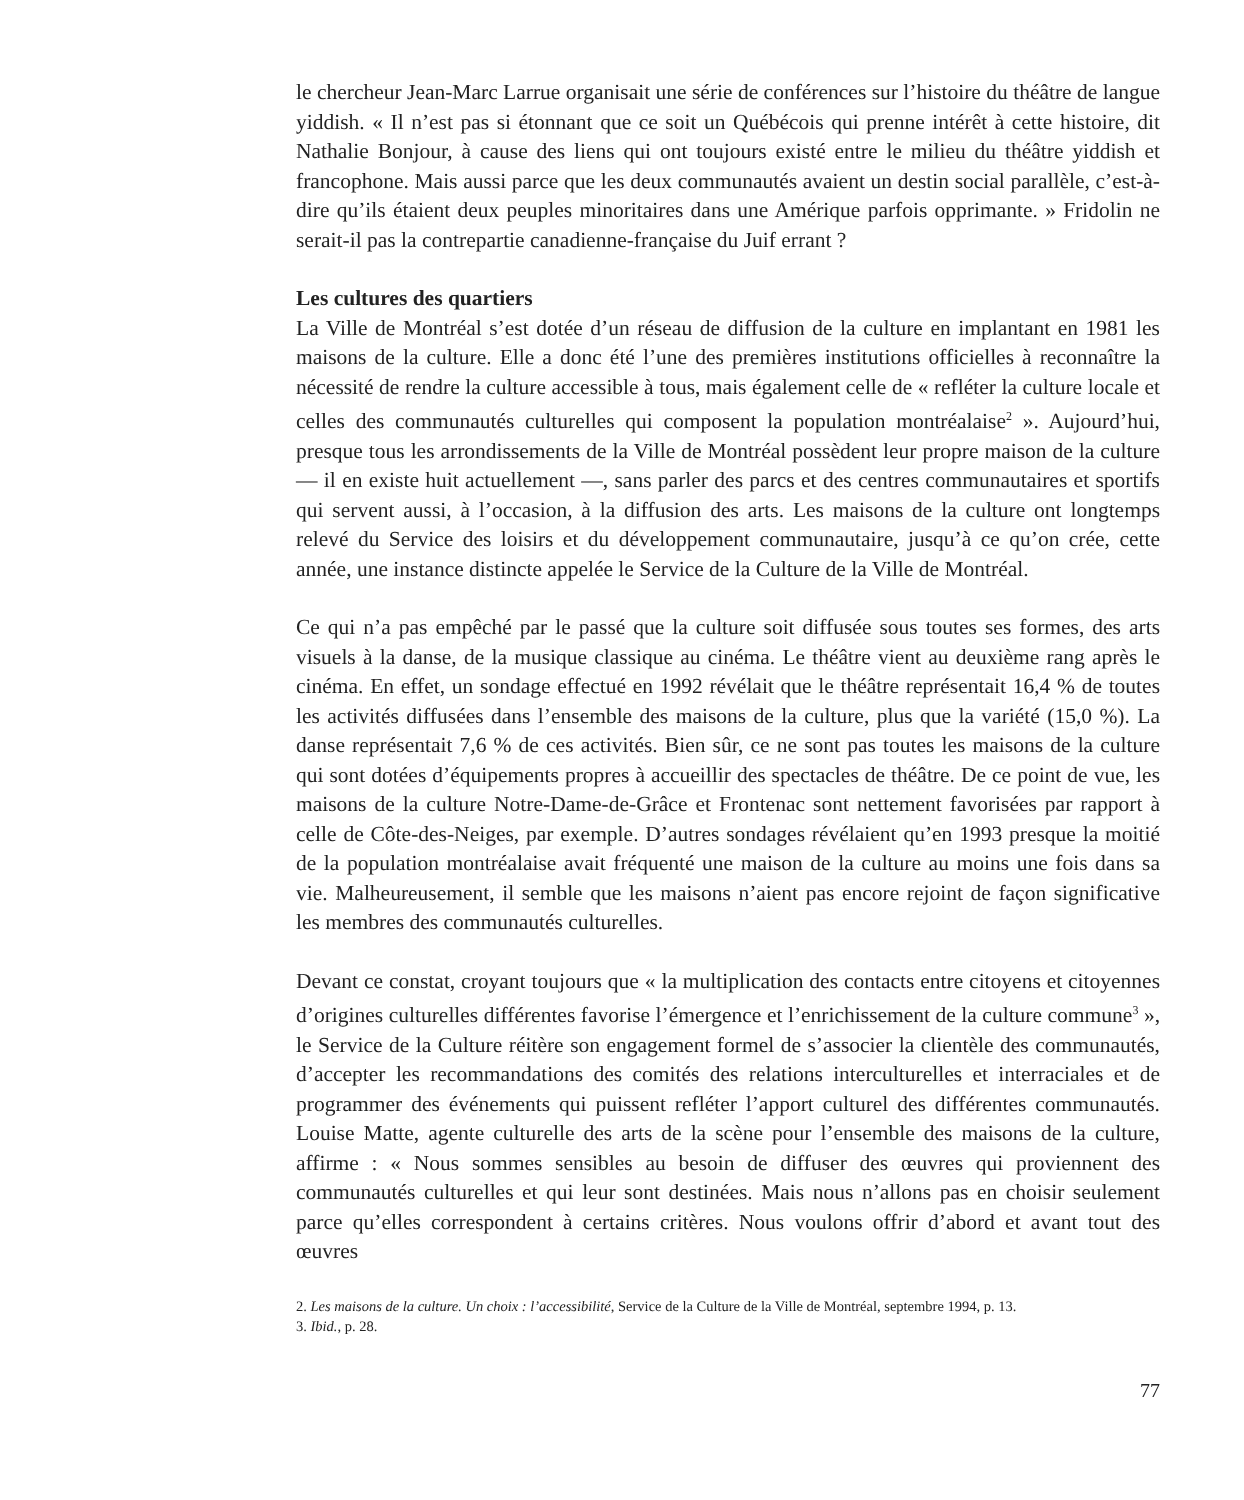le chercheur Jean-Marc Larrue organisait une série de conférences sur l’histoire du théâtre de langue yiddish. « Il n’est pas si étonnant que ce soit un Québécois qui prenne intérêt à cette histoire, dit Nathalie Bonjour, à cause des liens qui ont toujours existé entre le milieu du théâtre yiddish et francophone. Mais aussi parce que les deux communautés avaient un destin social parallèle, c’est-à-dire qu’ils étaient deux peuples minoritaires dans une Amérique parfois opprimante. » Fridolin ne serait-il pas la contrepartie canadienne-française du Juif errant ?
Les cultures des quartiers
La Ville de Montréal s’est dotée d’un réseau de diffusion de la culture en implantant en 1981 les maisons de la culture. Elle a donc été l’une des premières institutions officielles à reconnaître la nécessité de rendre la culture accessible à tous, mais également celle de « refléter la culture locale et celles des communautés culturelles qui composent la population montréalaise<sup>2</sup> ». Aujourd’hui, presque tous les arrondissements de la Ville de Montréal possèdent leur propre maison de la culture — il en existe huit actuellement —, sans parler des parcs et des centres communautaires et sportifs qui servent aussi, à l’occasion, à la diffusion des arts. Les maisons de la culture ont longtemps relevé du Service des loisirs et du développement communautaire, jusqu’à ce qu’on crée, cette année, une instance distincte appelée le Service de la Culture de la Ville de Montréal.
Ce qui n’a pas empêché par le passé que la culture soit diffusée sous toutes ses formes, des arts visuels à la danse, de la musique classique au cinéma. Le théâtre vient au deuxième rang après le cinéma. En effet, un sondage effectué en 1992 révélait que le théâtre représentait 16,4 % de toutes les activités diffusées dans l’ensemble des maisons de la culture, plus que la variété (15,0 %). La danse représentait 7,6 % de ces activités. Bien sûr, ce ne sont pas toutes les maisons de la culture qui sont dotées d’équipements propres à accueillir des spectacles de théâtre. De ce point de vue, les maisons de la culture Notre-Dame-de-Grâce et Frontenac sont nettement favorisées par rapport à celle de Côte-des-Neiges, par exemple. D’autres sondages révélaient qu’en 1993 presque la moitié de la population montréalaise avait fréquenté une maison de la culture au moins une fois dans sa vie. Malheureusement, il semble que les maisons n’aient pas encore rejoint de façon significative les membres des communautés culturelles.
Devant ce constat, croyant toujours que « la multiplication des contacts entre citoyens et citoyennes d’origines culturelles différentes favorise l’émergence et l’enrichissement de la culture commune<sup>3</sup> », le Service de la Culture réitère son engagement formel de s’associer la clientèle des communautés, d’accepter les recommandations des comités des relations interculturelles et interraciales et de programmer des événements qui puissent refléter l’apport culturel des différentes communautés. Louise Matte, agente culturelle des arts de la scène pour l’ensemble des maisons de la culture, affirme : « Nous sommes sensibles au besoin de diffuser des œuvres qui proviennent des communautés culturelles et qui leur sont destinées. Mais nous n’allons pas en choisir seulement parce qu’elles correspondent à certains critères. Nous voulons offrir d’abord et avant tout des œuvres
2. Les maisons de la culture. Un choix : l’accessibilité, Service de la Culture de la Ville de Montréal, septembre 1994, p. 13.
3. Ibid., p. 28.
77